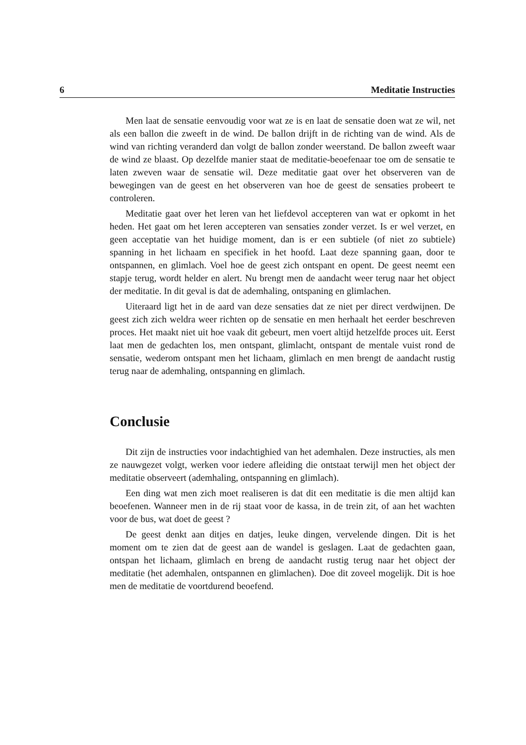6 Meditatie Instructies
Men laat de sensatie eenvoudig voor wat ze is en laat de sensatie doen wat ze wil, net als een ballon die zweeft in de wind. De ballon drijft in de richting van de wind. Als de wind van richting veranderd dan volgt de ballon zonder weerstand. De ballon zweeft waar de wind ze blaast. Op dezelfde manier staat de meditatie-beoefenaar toe om de sensatie te laten zweven waar de sensatie wil. Deze meditatie gaat over het observeren van de bewegingen van de geest en het observeren van hoe de geest de sensaties probeert te controleren.
Meditatie gaat over het leren van het liefdevol accepteren van wat er opkomt in het heden. Het gaat om het leren accepteren van sensaties zonder verzet. Is er wel verzet, en geen acceptatie van het huidige moment, dan is er een subtiele (of niet zo subtiele) spanning in het lichaam en specifiek in het hoofd. Laat deze spanning gaan, door te ontspannen, en glimlach. Voel hoe de geest zich ontspant en opent. De geest neemt een stapje terug, wordt helder en alert. Nu brengt men de aandacht weer terug naar het object der meditatie. In dit geval is dat de ademhaling, ontspaning en glimlachen.
Uiteraard ligt het in de aard van deze sensaties dat ze niet per direct verdwijnen. De geest zich zich weldra weer richten op de sensatie en men herhaalt het eerder beschreven proces. Het maakt niet uit hoe vaak dit gebeurt, men voert altijd hetzelfde proces uit. Eerst laat men de gedachten los, men ontspant, glimlacht, ontspant de mentale vuist rond de sensatie, wederom ontspant men het lichaam, glimlach en men brengt de aandacht rustig terug naar de ademhaling, ontspanning en glimlach.
Conclusie
Dit zijn de instructies voor indachtighied van het ademhalen. Deze instructies, als men ze nauwgezet volgt, werken voor iedere afleiding die ontstaat terwijl men het object der meditatie observeert (ademhaling, ontspanning en glimlach).
Een ding wat men zich moet realiseren is dat dit een meditatie is die men altijd kan beoefenen. Wanneer men in de rij staat voor de kassa, in de trein zit, of aan het wachten voor de bus, wat doet de geest ?
De geest denkt aan ditjes en datjes, leuke dingen, vervelende dingen. Dit is het moment om te zien dat de geest aan de wandel is geslagen. Laat de gedachten gaan, ontspan het lichaam, glimlach en breng de aandacht rustig terug naar het object der meditatie (het ademhalen, ontspannen en glimlachen). Doe dit zoveel mogelijk. Dit is hoe men de meditatie de voortdurend beoefend.